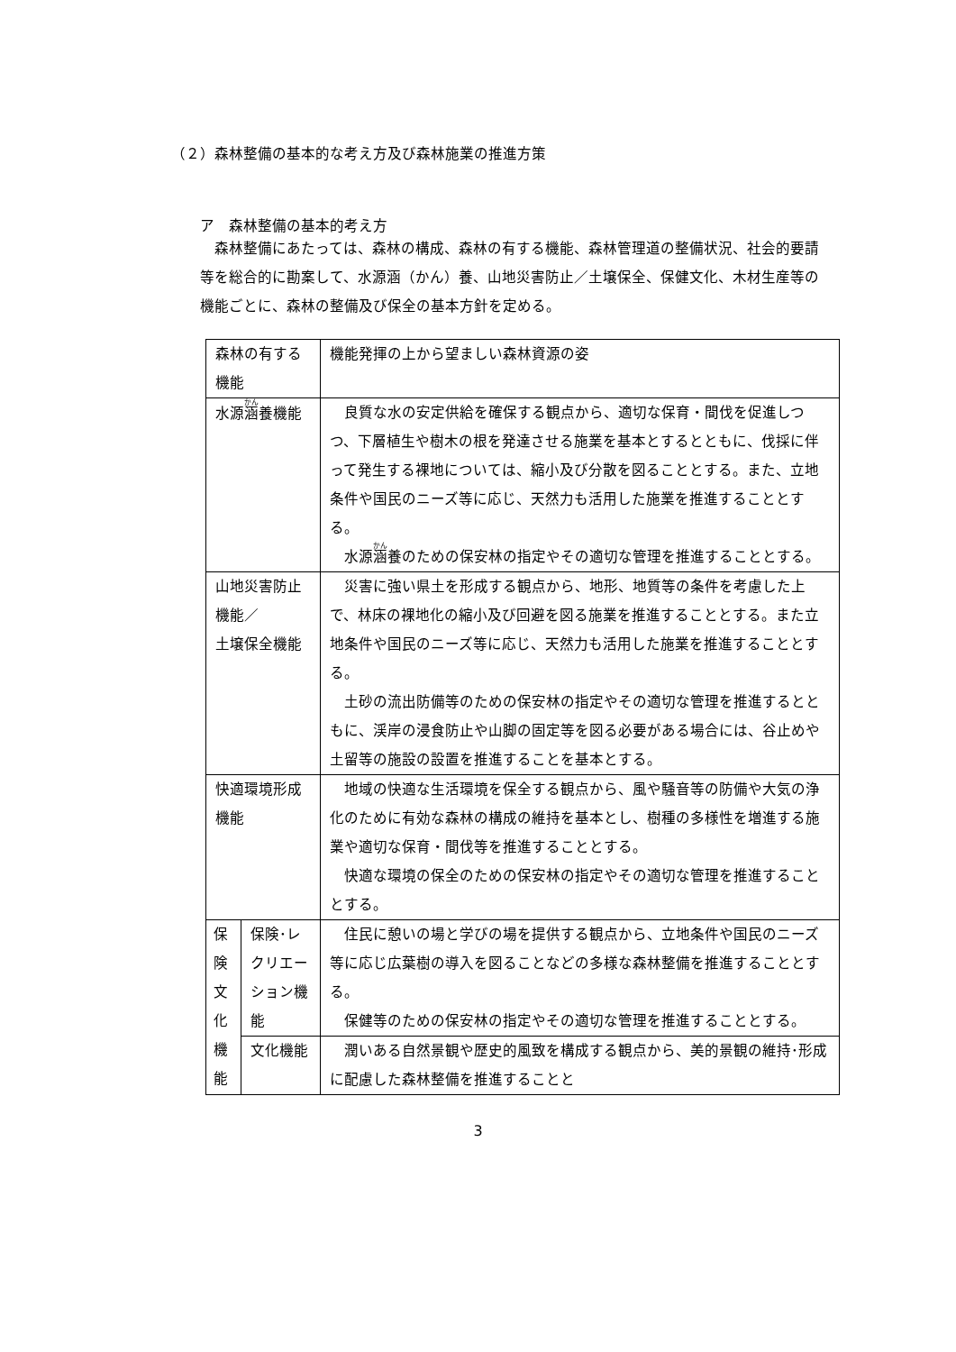（２）森林整備の基本的な考え方及び森林施業の推進方策
ア　森林整備の基本的考え方
　森林整備にあたっては、森林の構成、森林の有する機能、森林管理道の整備状況、社会的要請等を総合的に勘案して、水源涵（かん）養、山地災害防止／土壌保全、保健文化、木材生産等の機能ごとに、森林の整備及び保全の基本方針を定める。
| 森林の有する機能 | | 機能発揮の上から望ましい森林資源の姿 |
| 水源 涵 養機能 | | 良質な水の安定供給を確保する観点から、適切な保育・間伐を促進しつつ、下層植生や樹木の根を発達させる施業を基本とするとともに、伐採に伴って発生する裸地については、縮小及び分散を図ることとする。また、立地条件や国民のニーズ等に応じ、天然力も活用した施業を推進することとする。 水源 涵 養のための保安林の指定やその適切な管理を推進することとする。 |
| 山地災害防止機能／ 土壌保全機能 | | 災害に強い県土を形成する観点から、地形、地質等の条件を考慮した上で、林床の裸地化の縮小及び回避を図る施業を推進することとする。また立地条件や国民のニーズ等に応じ、天然力も活用した施業を推進することとする。 土砂の流出防備等のための保安林の指定やその適切な管理を推進するとともに、渓岸の浸食防止や山脚の固定等を図る必要がある場合には、谷止めや土留等の施設の設置を推進することを基本とする。 |
| 快適環境形成機能 | | 地域の快適な生活環境を保全する観点から、風や騒音等の防備や大気の浄化のために有効な森林の構成の維持を基本とし、樹種の多様性を増進する施業や適切な保育・間伐等を推進することとする。 快適な環境の保全のための保安林の指定やその適切な管理を推進することとする。 |
| 保 険 文 化 機 能 | 保険･レクリエーション機能 | 住民に憩いの場と学びの場を提供する観点から、立地条件や国民のニーズ等に応じ広葉樹の導入を図ることなどの多様な森林整備を推進することとする。 保健等のための保安林の指定やその適切な管理を推進することとする。 |
| | 文化機能 | 潤いある自然景観や歴史的風致を構成する観点から、美的景観の維持･形成に配慮した森林整備を推進することと |
3